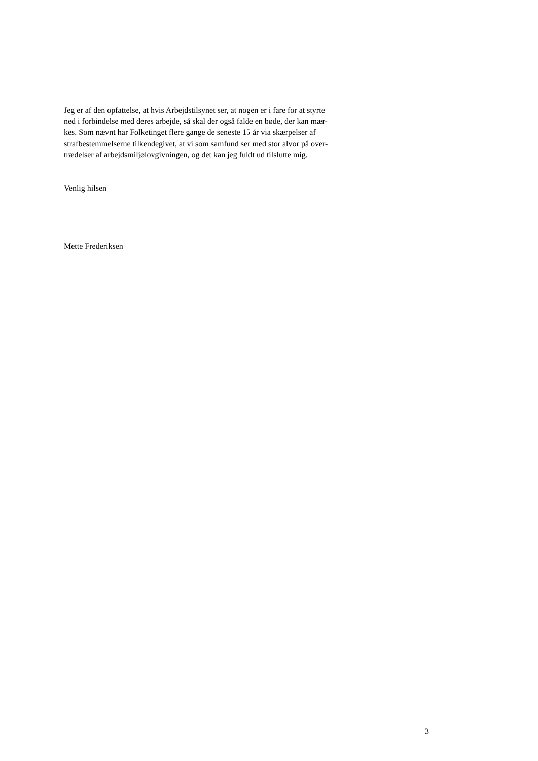Jeg er af den opfattelse, at hvis Arbejdstilsynet ser, at nogen er i fare for at styrte
ned i forbindelse med deres arbejde, så skal der også falde en bøde, der kan mær-
kes. Som nævnt har Folketinget flere gange de seneste 15 år via skærpelser af
strafbestemmelserne tilkendegivet, at vi som samfund ser med stor alvor på over-
trædelser af arbejdsmiljølovgivningen, og det kan jeg fuldt ud tilslutte mig.
Venlig hilsen
Mette Frederiksen
3